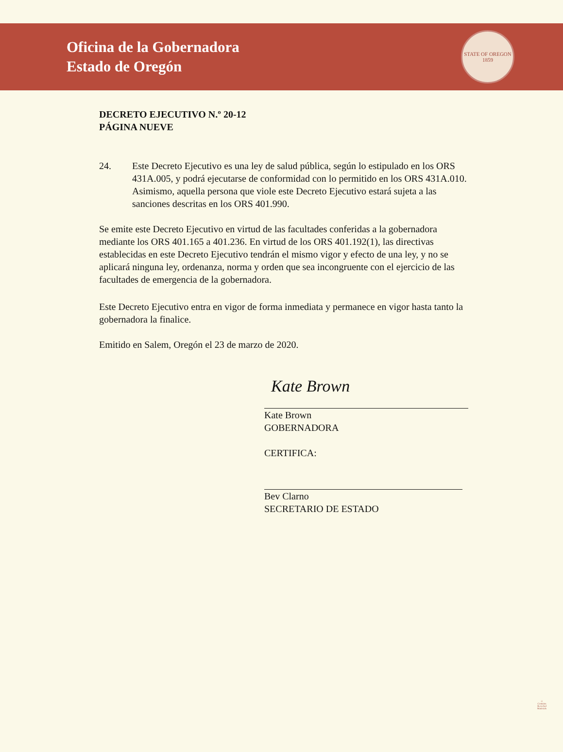Oficina de la Gobernadora
Estado de Oregón
STATE OF OREGON
1859
DECRETO EJECUTIVO N.º 20-12
PÁGINA NUEVE
24. Este Decreto Ejecutivo es una ley de salud pública, según lo estipulado en los ORS 431A.005, y podrá ejecutarse de conformidad con lo permitido en los ORS 431A.010. Asimismo, aquella persona que viole este Decreto Ejecutivo estará sujeta a las sanciones descritas en los ORS 401.990.
Se emite este Decreto Ejecutivo en virtud de las facultades conferidas a la gobernadora mediante los ORS 401.165 a 401.236. En virtud de los ORS 401.192(1), las directivas establecidas en este Decreto Ejecutivo tendrán el mismo vigor y efecto de una ley, y no se aplicará ninguna ley, ordenanza, norma y orden que sea incongruente con el ejercicio de las facultades de emergencia de la gobernadora.
Este Decreto Ejecutivo entra en vigor de forma inmediata y permanece en vigor hasta tanto la gobernadora la finalice.
Emitido en Salem, Oregón el 23 de marzo de 2020.
Kate Brown
Kate Brown
GOBERNADORA
CERTIFICA:
Bev Clarno
SECRETARIO DE ESTADO
♲
Contains
Recycled
Materials